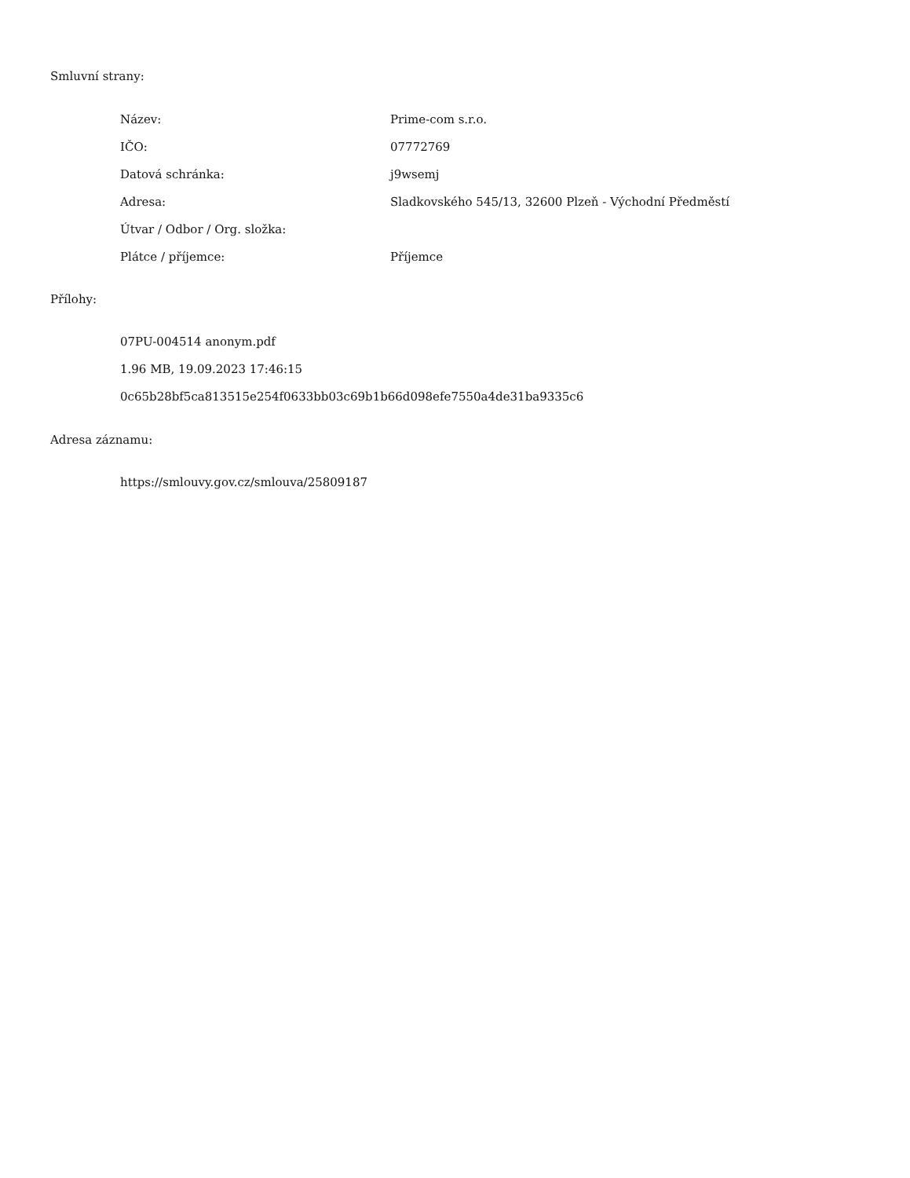Smluvní strany:
| Název: | Prime-com s.r.o. |
| IČO: | 07772769 |
| Datová schránka: | j9wsemj |
| Adresa: | Sladkovského 545/13, 32600 Plzeň - Východní Předměstí |
| Útvar / Odbor / Org. složka: | |
| Plátce / příjemce: | Příjemce |
Přílohy:
07PU-004514 anonym.pdf
1.96 MB, 19.09.2023 17:46:15
0c65b28bf5ca813515e254f0633bb03c69b1b66d098efe7550a4de31ba9335c6
Adresa záznamu:
https://smlouvy.gov.cz/smlouva/25809187